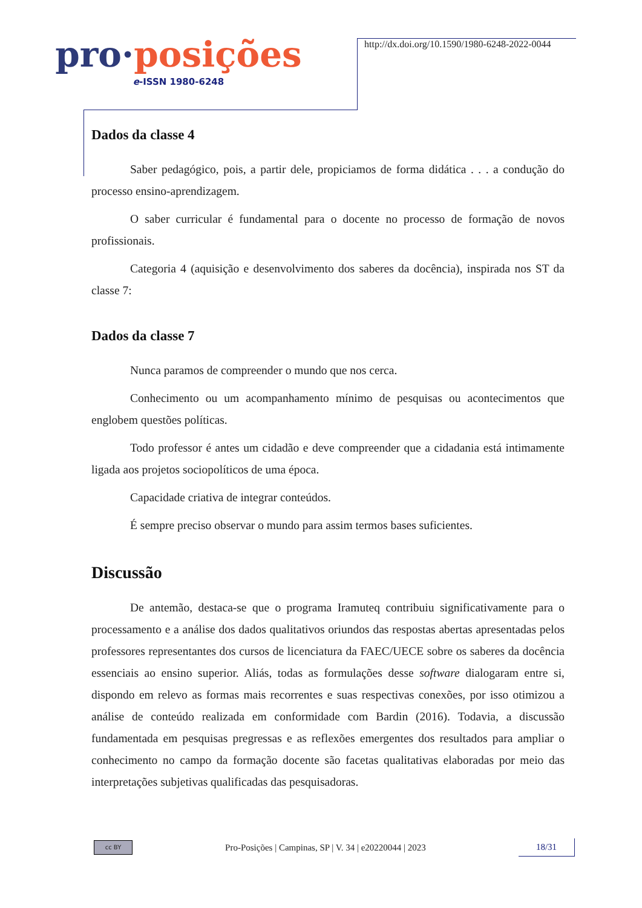pro·posições
e-ISSN 1980-6248
http://dx.doi.org/10.1590/1980-6248-2022-0044
Dados da classe 4
Saber pedagógico, pois, a partir dele, propiciamos de forma didática . . . a condução do processo ensino-aprendizagem.
O saber curricular é fundamental para o docente no processo de formação de novos profissionais.
Categoria 4 (aquisição e desenvolvimento dos saberes da docência), inspirada nos ST da classe 7:
Dados da classe 7
Nunca paramos de compreender o mundo que nos cerca.
Conhecimento ou um acompanhamento mínimo de pesquisas ou acontecimentos que englobem questões políticas.
Todo professor é antes um cidadão e deve compreender que a cidadania está intimamente ligada aos projetos sociopolíticos de uma época.
Capacidade criativa de integrar conteúdos.
É sempre preciso observar o mundo para assim termos bases suficientes.
Discussão
De antemão, destaca-se que o programa Iramuteq contribuiu significativamente para o processamento e a análise dos dados qualitativos oriundos das respostas abertas apresentadas pelos professores representantes dos cursos de licenciatura da FAEC/UECE sobre os saberes da docência essenciais ao ensino superior. Aliás, todas as formulações desse software dialogaram entre si, dispondo em relevo as formas mais recorrentes e suas respectivas conexões, por isso otimizou a análise de conteúdo realizada em conformidade com Bardin (2016). Todavia, a discussão fundamentada em pesquisas pregressas e as reflexões emergentes dos resultados para ampliar o conhecimento no campo da formação docente são facetas qualitativas elaboradas por meio das interpretações subjetivas qualificadas das pesquisadoras.
cc BY
Pro-Posições | Campinas, SP | V. 34 | e20220044 | 2023
18/31